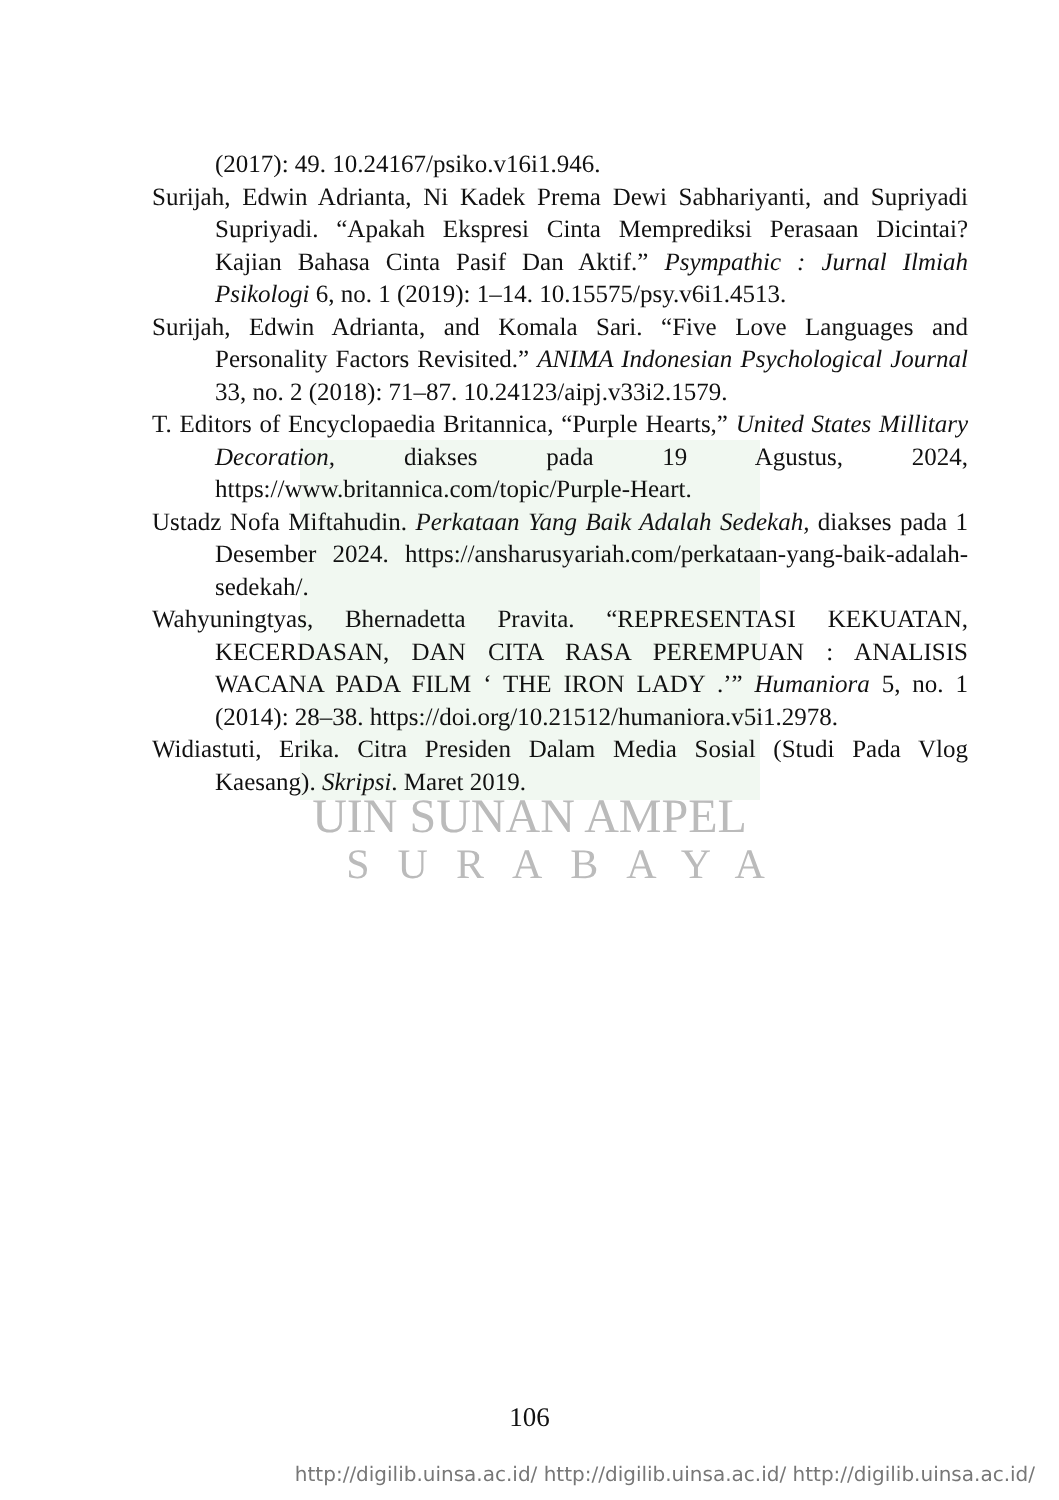(2017): 49. 10.24167/psiko.v16i1.946.
Surijah, Edwin Adrianta, Ni Kadek Prema Dewi Sabhariyanti, and Supriyadi Supriyadi. “Apakah Ekspresi Cinta Memprediksi Perasaan Dicintai? Kajian Bahasa Cinta Pasif Dan Aktif.” Psympathic : Jurnal Ilmiah Psikologi 6, no. 1 (2019): 1–14. 10.15575/psy.v6i1.4513.
Surijah, Edwin Adrianta, and Komala Sari. “Five Love Languages and Personality Factors Revisited.” ANIMA Indonesian Psychological Journal 33, no. 2 (2018): 71–87. 10.24123/aipj.v33i2.1579.
T. Editors of Encyclopaedia Britannica, “Purple Hearts,” United States Millitary Decoration, diakses pada 19 Agustus, 2024, https://www.britannica.com/topic/Purple-Heart.
Ustadz Nofa Miftahudin. Perkataan Yang Baik Adalah Sedekah, diakses pada 1 Desember 2024. https://ansharusyariah.com/perkataan-yang-baik-adalah-sedekah/.
Wahyuningtyas, Bhernadetta Pravita. “REPRESENTASI KEKUATAN, KECERDASAN, DAN CITA RASA PEREMPUAN : ANALISIS WACANA PADA FILM ‘ THE IRON LADY .’” Humaniora 5, no. 1 (2014): 28–38. https://doi.org/10.21512/humaniora.v5i1.2978.
Widiastuti, Erika. Citra Presiden Dalam Media Sosial (Studi Pada Vlog Kaesang). Skripsi. Maret 2019.
UIN SUNAN AMPEL
SURABAYA
106
http://digilib.uinsa.ac.id/ http://digilib.uinsa.ac.id/ http://digilib.uinsa.ac.id/